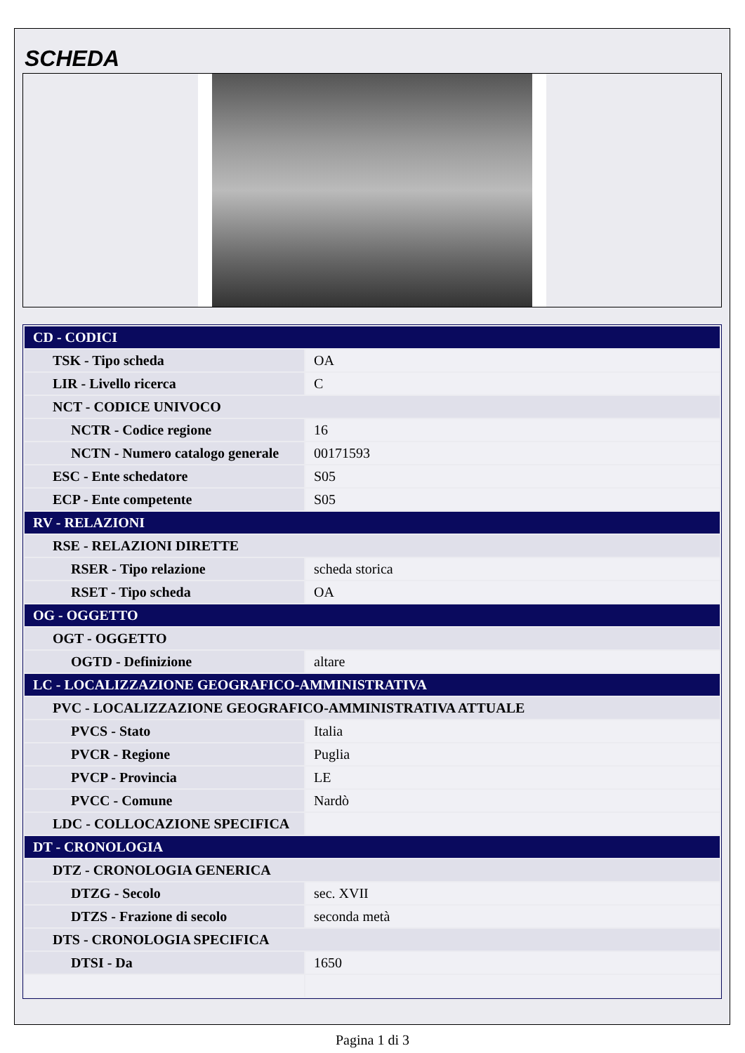SCHEDA
| CD - CODICI | |
| TSK - Tipo scheda | OA |
| LIR - Livello ricerca | C |
| NCT - CODICE UNIVOCO | |
| NCTR - Codice regione | 16 |
| NCTN - Numero catalogo generale | 00171593 |
| ESC - Ente schedatore | S05 |
| ECP - Ente competente | S05 |
| RV - RELAZIONI | |
| RSE - RELAZIONI DIRETTE | |
| RSER - Tipo relazione | scheda storica |
| RSET - Tipo scheda | OA |
| OG - OGGETTO | |
| OGT - OGGETTO | |
| OGTD - Definizione | altare |
| LC - LOCALIZZAZIONE GEOGRAFICO-AMMINISTRATIVA | |
| PVC - LOCALIZZAZIONE GEOGRAFICO-AMMINISTRATIVA ATTUALE | |
| PVCS - Stato | Italia |
| PVCR - Regione | Puglia |
| PVCP - Provincia | LE |
| PVCC - Comune | Nardò |
| LDC - COLLOCAZIONE SPECIFICA | |
| DT - CRONOLOGIA | |
| DTZ - CRONOLOGIA GENERICA | |
| DTZG - Secolo | sec. XVII |
| DTZS - Frazione di secolo | seconda metà |
| DTS - CRONOLOGIA SPECIFICA | |
| DTSI - Da | 1650 |
Pagina 1 di 3